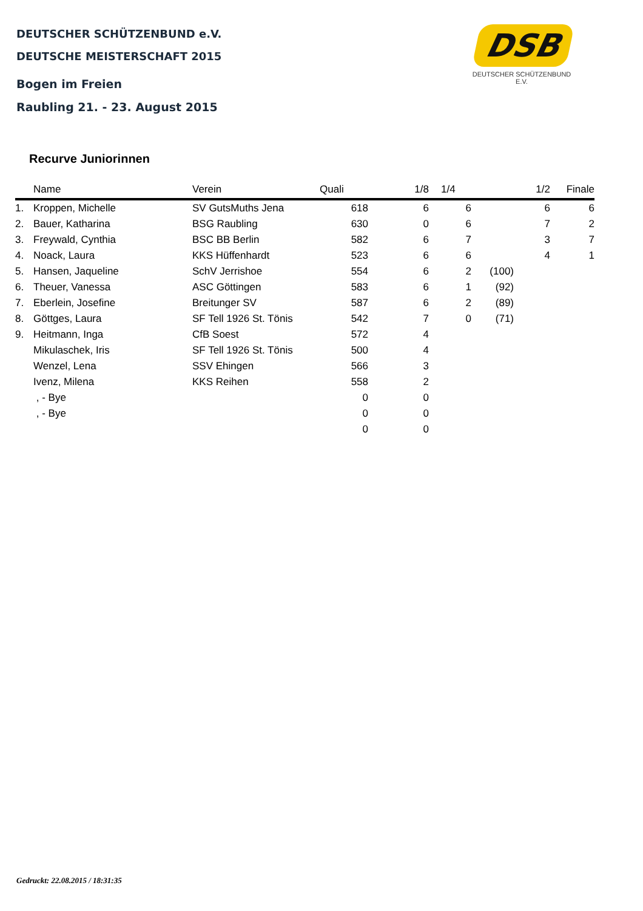DEUTSCHER SCHÜTZENBUND e.V.
DEUTSCHE MEISTERSCHAFT 2015
Bogen im Freien
Raubling 21. - 23. August 2015
DSB
DEUTSCHER SCHÜTZENBUND E.V.
Recurve Juniorinnen
| | Name | Verein | Quali | 1/8 | 1/4 | | 1/2 | Finale |
| --- | --- | --- | --- | --- | --- | --- | --- | --- |
| 1. | Kroppen, Michelle | SV GutsMuths Jena | 618 | 6 | 6 | | 6 | 6 |
| 2. | Bauer, Katharina | BSG Raubling | 630 | 0 | 6 | | 7 | 2 |
| 3. | Freywald, Cynthia | BSC BB Berlin | 582 | 6 | 7 | | 3 | 7 |
| 4. | Noack, Laura | KKS Hüffenhardt | 523 | 6 | 6 | | 4 | 1 |
| 5. | Hansen, Jaqueline | SchV Jerrishoe | 554 | 6 | 2 | (100) | | |
| 6. | Theuer, Vanessa | ASC Göttingen | 583 | 6 | 1 | (92) | | |
| 7. | Eberlein, Josefine | Breitunger SV | 587 | 6 | 2 | (89) | | |
| 8. | Göttges, Laura | SF Tell 1926 St. Tönis | 542 | 7 | 0 | (71) | | |
| 9. | Heitmann, Inga | CfB Soest | 572 | 4 | | | | |
| | Mikulaschek, Iris | SF Tell 1926 St. Tönis | 500 | 4 | | | | |
| | Wenzel, Lena | SSV Ehingen | 566 | 3 | | | | |
| | Ivenz, Milena | KKS Reihen | 558 | 2 | | | | |
| | , - Bye | | 0 | 0 | | | | |
| | , - Bye | | 0 | 0 | | | | |
| | | | 0 | 0 | | | | |
Gedruckt: 22.08.2015 / 18:31:35